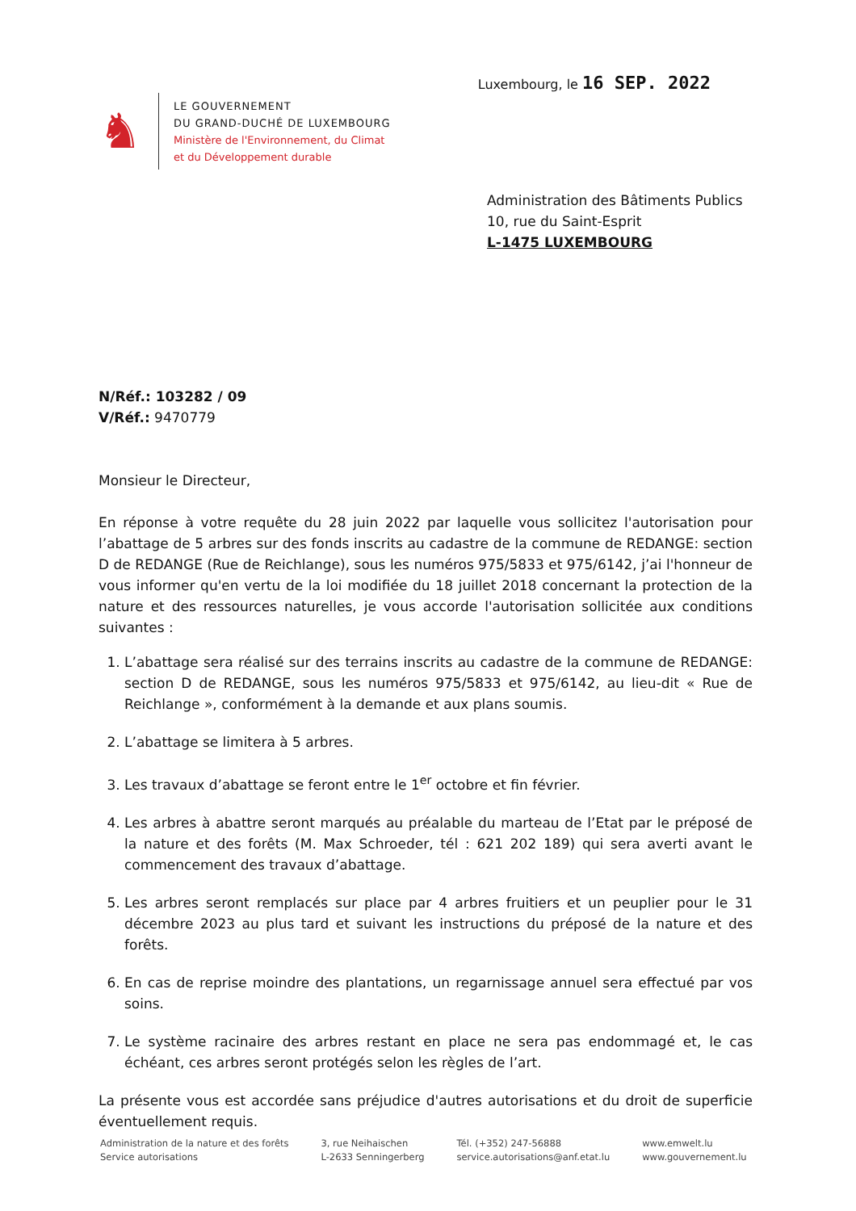♞
LE GOUVERNEMENT
DU GRAND-DUCHÉ DE LUXEMBOURG
Ministère de l'Environnement, du Climat
et du Développement durable
Luxembourg, le 16 SEP. 2022
Administration des Bâtiments Publics
10, rue du Saint-Esprit
L-1475 LUXEMBOURG
N/Réf.: 103282 / 09
V/Réf.: 9470779
Monsieur le Directeur,
En réponse à votre requête du 28 juin 2022 par laquelle vous sollicitez l'autorisation pour l’abattage de 5 arbres sur des fonds inscrits au cadastre de la commune de REDANGE: section D de REDANGE (Rue de Reichlange), sous les numéros 975/5833 et 975/6142, j’ai l'honneur de vous informer qu'en vertu de la loi modifiée du 18 juillet 2018 concernant la protection de la nature et des ressources naturelles, je vous accorde l'autorisation sollicitée aux conditions suivantes :
1. L’abattage sera réalisé sur des terrains inscrits au cadastre de la commune de REDANGE: section D de REDANGE, sous les numéros 975/5833 et 975/6142, au lieu-dit « Rue de Reichlange », conformément à la demande et aux plans soumis.
2. L’abattage se limitera à 5 arbres.
3. Les travaux d’abattage se feront entre le 1<sup>er</sup> octobre et fin février.
4. Les arbres à abattre seront marqués au préalable du marteau de l’Etat par le préposé de la nature et des forêts (M. Max Schroeder, tél : 621 202 189) qui sera averti avant le commencement des travaux d’abattage.
5. Les arbres seront remplacés sur place par 4 arbres fruitiers et un peuplier pour le 31 décembre 2023 au plus tard et suivant les instructions du préposé de la nature et des forêts.
6. En cas de reprise moindre des plantations, un regarnissage annuel sera effectué par vos soins.
7. Le système racinaire des arbres restant en place ne sera pas endommagé et, le cas échéant, ces arbres seront protégés selon les règles de l’art.
La présente vous est accordée sans préjudice d'autres autorisations et du droit de superficie éventuellement requis.
Administration de la nature et des forêts
Service autorisations
3, rue Neihaischen
L-2633 Senningerberg
Tél. (+352) 247-56888
service.autorisations@anf.etat.lu
www.emwelt.lu
www.gouvernement.lu